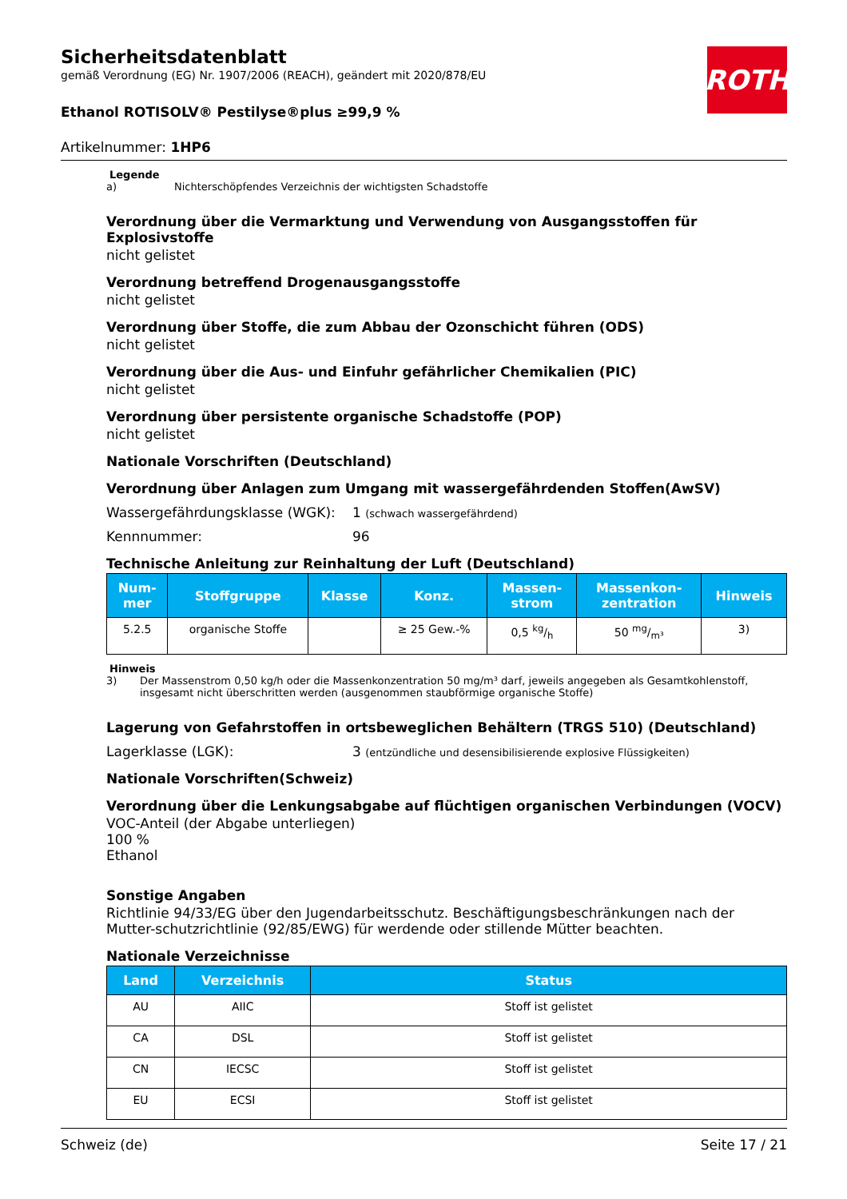ROTH
Sicherheitsdatenblatt
gemäß Verordnung (EG) Nr. 1907/2006 (REACH), geändert mit 2020/878/EU
Ethanol ROTISOLV® Pestilyse®plus ≥99,9 %
Artikelnummer: 1HP6
Legende
a) Nichterschöpfendes Verzeichnis der wichtigsten Schadstoffe
Verordnung über die Vermarktung und Verwendung von Ausgangsstoffen für Explosivstoffe
nicht gelistet
Verordnung betreffend Drogenausgangsstoffe
nicht gelistet
Verordnung über Stoffe, die zum Abbau der Ozonschicht führen (ODS)
nicht gelistet
Verordnung über die Aus- und Einfuhr gefährlicher Chemikalien (PIC)
nicht gelistet
Verordnung über persistente organische Schadstoffe (POP)
nicht gelistet
Nationale Vorschriften (Deutschland)
Verordnung über Anlagen zum Umgang mit wassergefährdenden Stoffen(AwSV)
Wassergefährdungsklasse (WGK): 1 (schwach wassergefährdend)
Kennnummer: 96
Technische Anleitung zur Reinhaltung der Luft (Deutschland)
| Num- mer | Stoffgruppe | Klasse | Konz. | Massen- strom | Massenkon- zentration | Hinweis |
| --- | --- | --- | --- | --- | --- | --- |
| 5.2.5 | organische Stoffe | | ≥ 25 Gew.-% | 0,5 kg/h | 50 mg/m³ | 3) |
Hinweis
3) Der Massenstrom 0,50 kg/h oder die Massenkonzentration 50 mg/m³ darf, jeweils angegeben als Gesamtkohlenstoff, insgesamt nicht überschritten werden (ausgenommen staubförmige organische Stoffe)
Lagerung von Gefahrstoffen in ortsbeweglichen Behältern (TRGS 510) (Deutschland)
Lagerklasse (LGK): 3 (entzündliche und desensibilisierende explosive Flüssigkeiten)
Nationale Vorschriften(Schweiz)
Verordnung über die Lenkungsabgabe auf flüchtigen organischen Verbindungen (VOCV)
VOC-Anteil (der Abgabe unterliegen)
100 %
Ethanol
Sonstige Angaben
Richtlinie 94/33/EG über den Jugendarbeitsschutz. Beschäftigungsbeschränkungen nach der Mutter-schutzrichtlinie (92/85/EWG) für werdende oder stillende Mütter beachten.
Nationale Verzeichnisse
| Land | Verzeichnis | Status |
| --- | --- | --- |
| AU | AIIC | Stoff ist gelistet |
| CA | DSL | Stoff ist gelistet |
| CN | IECSC | Stoff ist gelistet |
| EU | ECSI | Stoff ist gelistet |
Schweiz (de) Seite 17 / 21